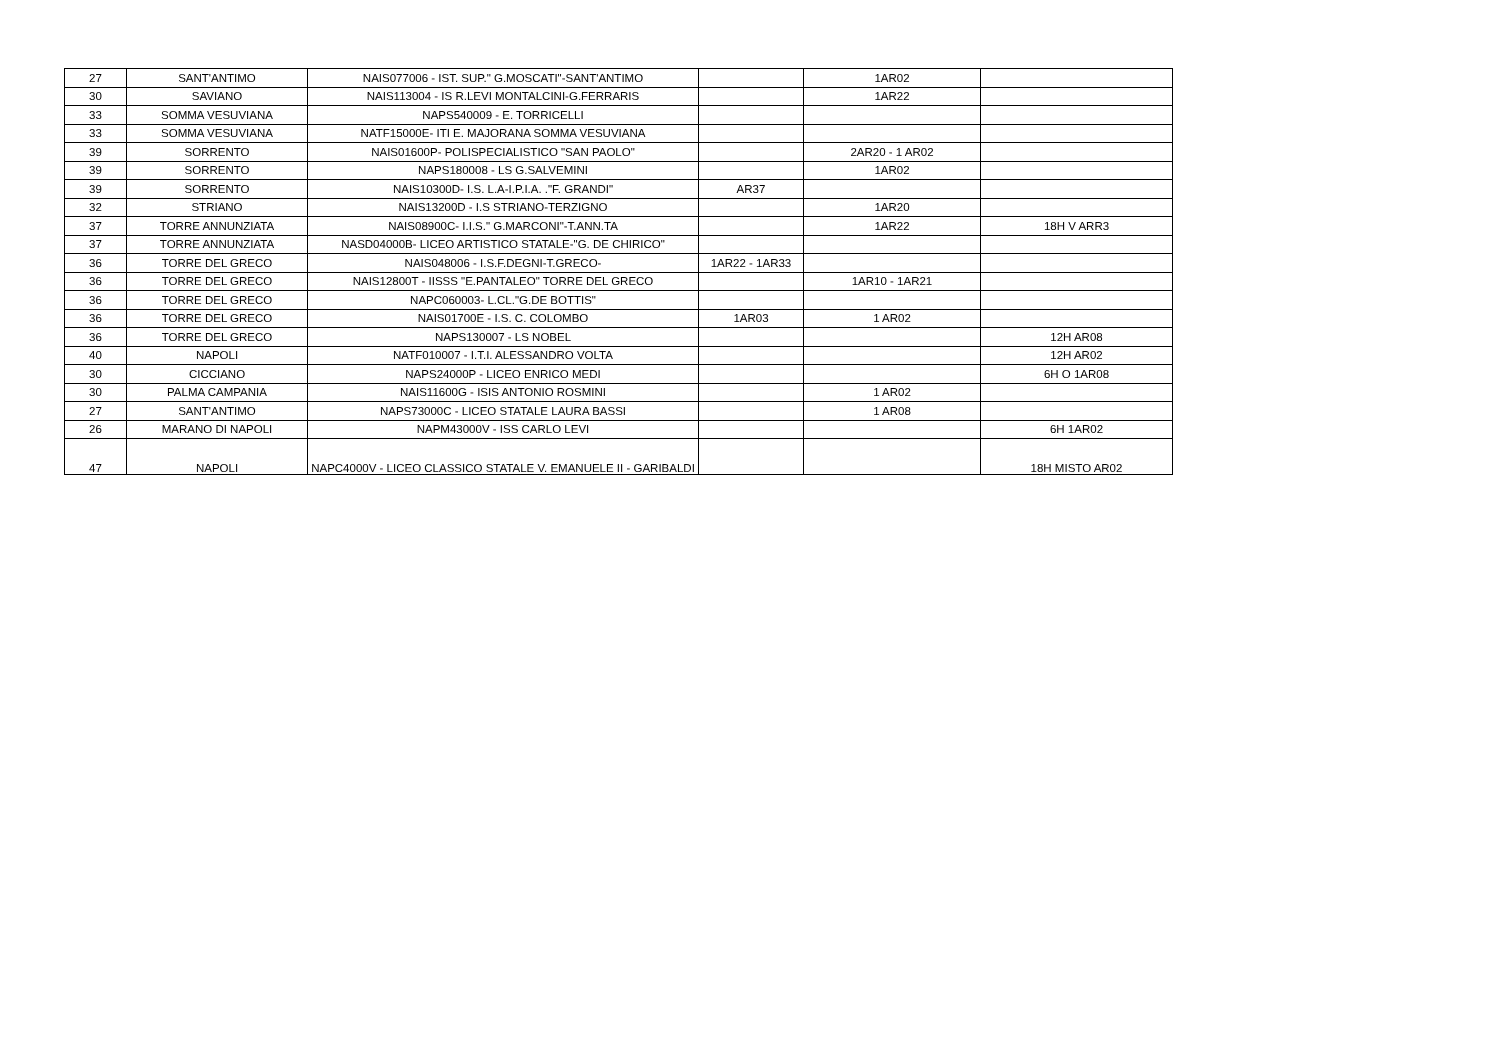| 27 | SANT'ANTIMO | NAIS077006 - IST. SUP." G.MOSCATI"-SANT'ANTIMO | | 1AR02 | |
| 30 | SAVIANO | NAIS113004 - IS R.LEVI MONTALCINI-G.FERRARIS | | 1AR22 | |
| 33 | SOMMA VESUVIANA | NAPS540009 - E. TORRICELLI | | | |
| 33 | SOMMA VESUVIANA | NATF15000E- ITI E. MAJORANA SOMMA VESUVIANA | | | |
| 39 | SORRENTO | NAIS01600P- POLISPECIALISTICO "SAN PAOLO" | | 2AR20 - 1 AR02 | |
| 39 | SORRENTO | NAPS180008 - LS G.SALVEMINI | | 1AR02 | |
| 39 | SORRENTO | NAIS10300D- I.S. L.A-I.P.I.A. ."F. GRANDI" | AR37 | | |
| 32 | STRIANO | NAIS13200D - I.S STRIANO-TERZIGNO | | 1AR20 | |
| 37 | TORRE ANNUNZIATA | NAIS08900C- I.I.S." G.MARCONI"-T.ANN.TA | | 1AR22 | 18H V ARR3 |
| 37 | TORRE ANNUNZIATA | NASD04000B- LICEO ARTISTICO STATALE-"G. DE CHIRICO" | | | |
| 36 | TORRE DEL GRECO | NAIS048006 - I.S.F.DEGNI-T.GRECO- | 1AR22 - 1AR33 | | |
| 36 | TORRE DEL GRECO | NAIS12800T - IISSS "E.PANTALEO" TORRE DEL GRECO | | 1AR10 - 1AR21 | |
| 36 | TORRE DEL GRECO | NAPC060003- L.CL."G.DE BOTTIS" | | | |
| 36 | TORRE DEL GRECO | NAIS01700E - I.S. C. COLOMBO | 1AR03 | 1 AR02 | |
| 36 | TORRE DEL GRECO | NAPS130007 - LS NOBEL | | | 12H AR08 |
| 40 | NAPOLI | NATF010007 - I.T.I. ALESSANDRO VOLTA | | | 12H AR02 |
| 30 | CICCIANO | NAPS24000P - LICEO ENRICO MEDI | | | 6H O 1AR08 |
| 30 | PALMA CAMPANIA | NAIS11600G - ISIS ANTONIO ROSMINI | | 1 AR02 | |
| 27 | SANT'ANTIMO | NAPS73000C - LICEO STATALE LAURA BASSI | | 1 AR08 | |
| 26 | MARANO DI NAPOLI | NAPM43000V - ISS CARLO LEVI | | | 6H 1AR02 |
| 47 | NAPOLI | NAPC4000V - LICEO CLASSICO STATALE V. EMANUELE II - GARIBALDI | | | 18H MISTO AR02 |